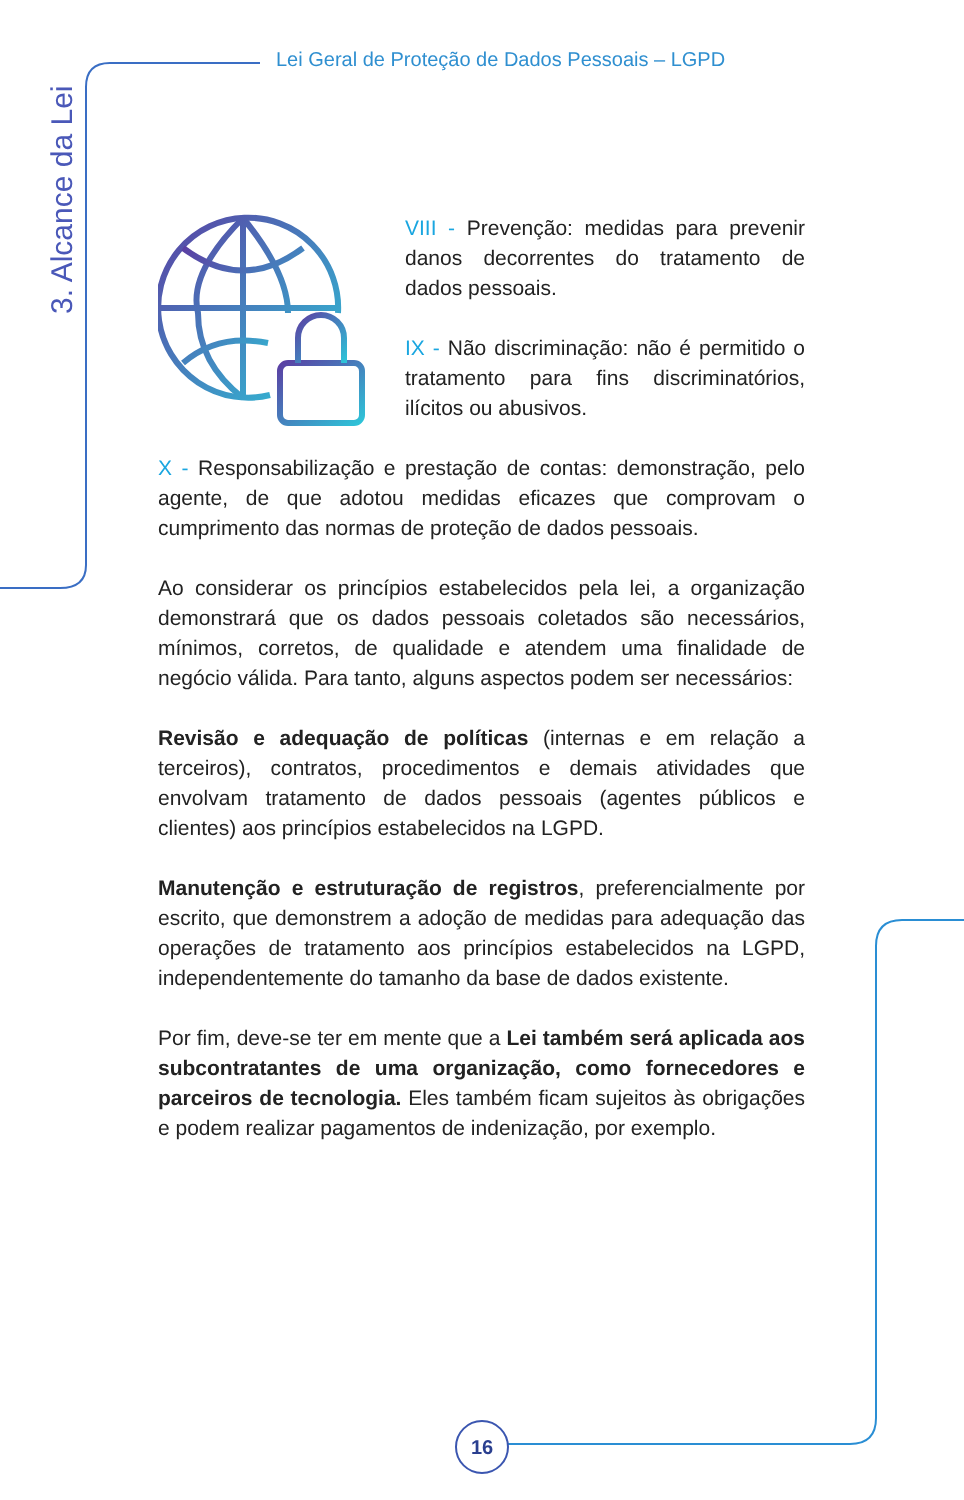Lei Geral de Proteção de Dados Pessoais – LGPD
3. Alcance da Lei
VIII - Prevenção: medidas para prevenir danos decorrentes do tratamento de dados pessoais.
IX - Não discriminação: não é permitido o tratamento para fins discriminatórios, ilícitos ou abusivos.
X - Responsabilização e prestação de contas: demonstração, pelo agente, de que adotou medidas eficazes que comprovam o cumprimento das normas de proteção de dados pessoais.
Ao considerar os princípios estabelecidos pela lei, a organização demonstrará que os dados pessoais coletados são necessários, mínimos, corretos, de qualidade e atendem uma finalidade de negócio válida. Para tanto, alguns aspectos podem ser necessários:
Revisão e adequação de políticas (internas e em relação a terceiros), contratos, procedimentos e demais atividades que envolvam tratamento de dados pessoais (agentes públicos e clientes) aos princípios estabelecidos na LGPD.
Manutenção e estruturação de registros, preferencialmente por escrito, que demonstrem a adoção de medidas para adequação das operações de tratamento aos princípios estabelecidos na LGPD, independentemente do tamanho da base de dados existente.
Por fim, deve-se ter em mente que a Lei também será aplicada aos subcontratantes de uma organização, como fornecedores e parceiros de tecnologia. Eles também ficam sujeitos às obrigações e podem realizar pagamentos de indenização, por exemplo.
16